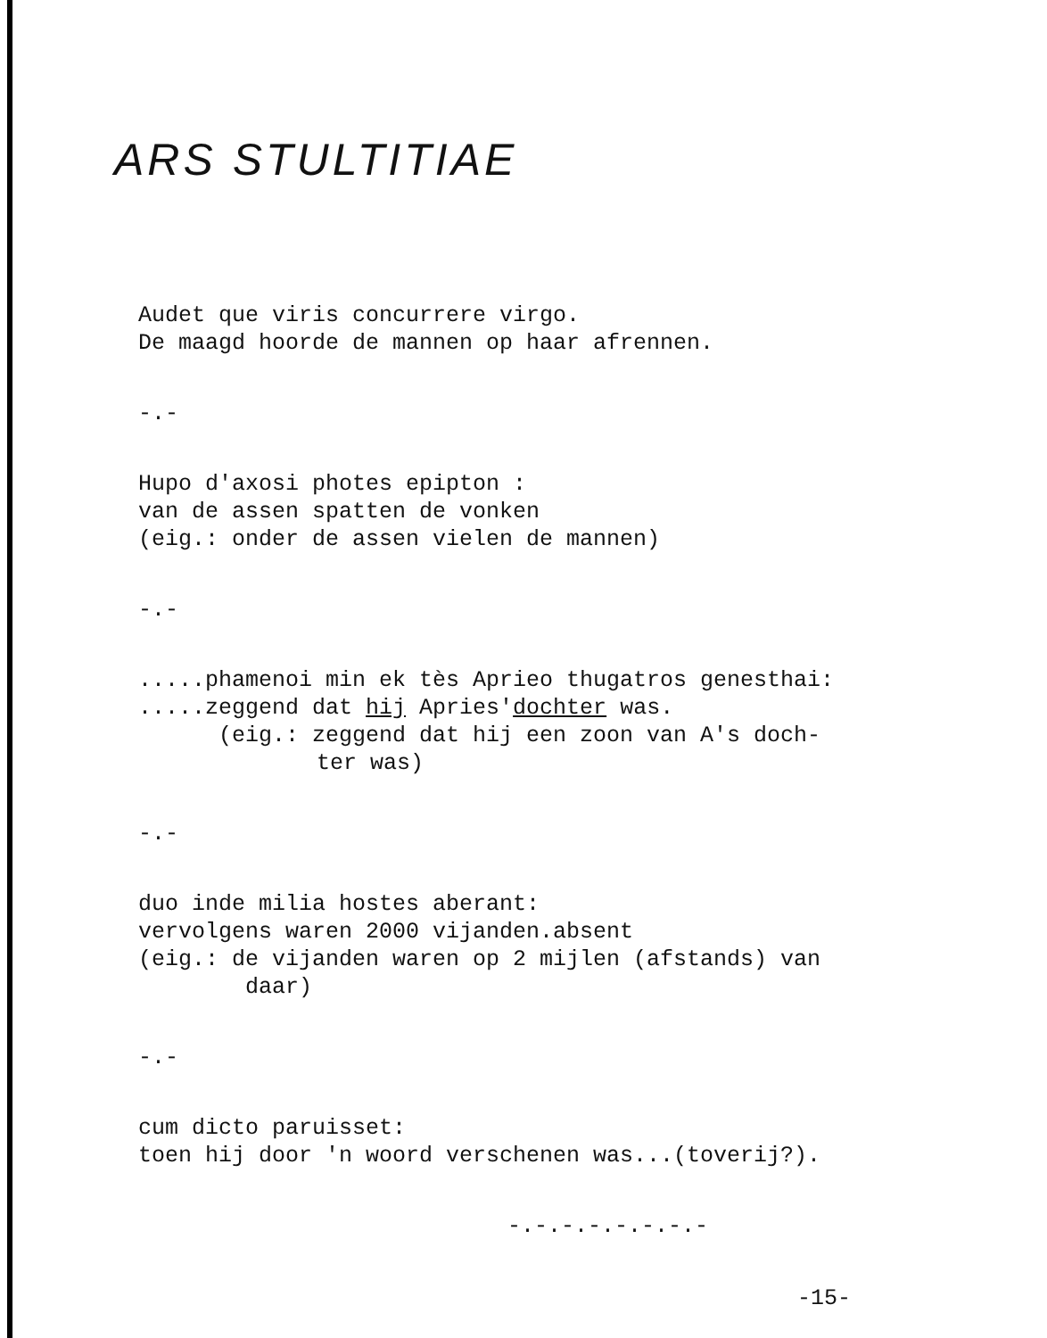ARS STULTITIAE
Audet que viris concurrere virgo.
De maagd hoorde de mannen op haar afrennen.
-.-
Hupo d'axosi photes epipton :
van de assen spatten de vonken
(eig.: onder de assen vielen de mannen)
-.-
.....phamenoi min ek tès Aprieo thugatros genesthai:
.....zeggend dat hij Apries'dochter was.
(eig.: zeggend dat hij een zoon van A's doch-
ter was)
-.-
duo inde milia hostes aberant:
vervolgens waren 2000 vijanden.absent
(eig.: de vijanden waren op 2 mijlen (afstands) van
daar)
-.-
cum dicto paruisset:
toen hij door 'n woord verschenen was...(toverij?).
-.-.-.-.-.-.-.-
-15-